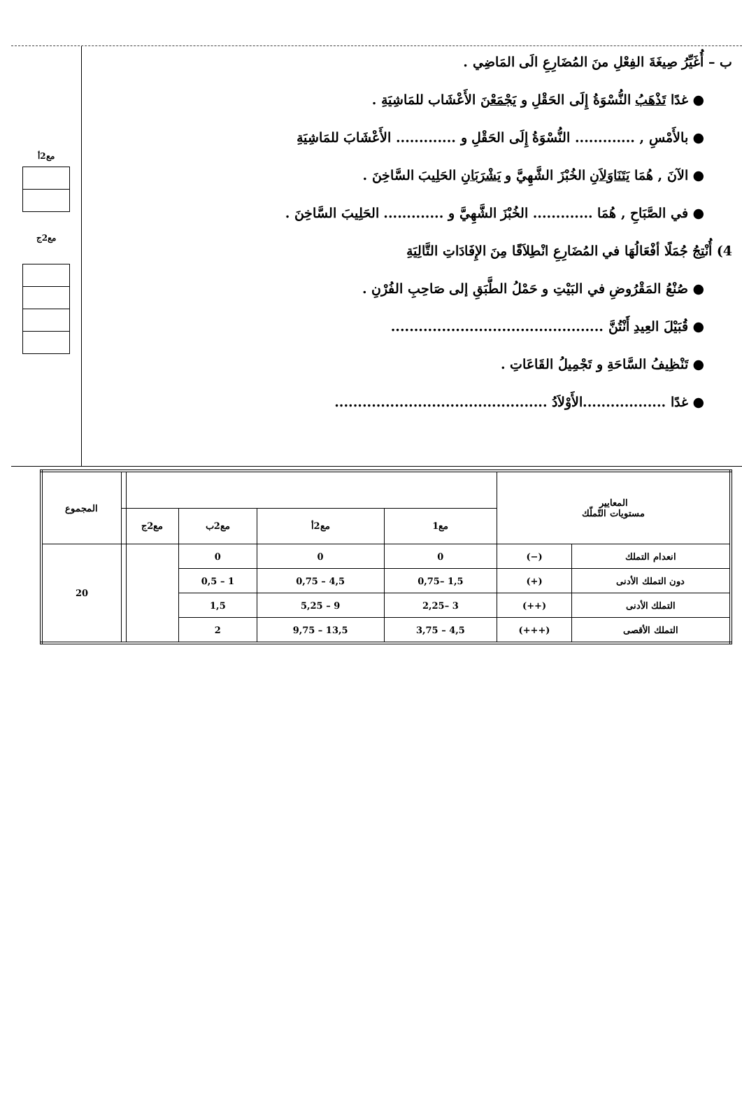ب – أُغَيِّرُ صِيغَةَ الفِعْلِ منَ المُضَارِعِ الَى المَاضِي .
● غدًا تَذْهَبُ النُّسْوَةُ إِلَى الحَقْلِ و يَجْمَعْنَ الأَعْشَاب للمَاشِيَةِ .
● بالأَمْسِ , ............. النُّسْوَةُ إِلَى الحَقْلِ و ............. الأَعْشَابَ للمَاشِيَةِ
● الآنَ , هُمَا يَتَنَاوَلاَنِ الخُبْزَ الشَّهِيَّ و يَشْرَبَانِ الحَلِيبَ السَّاخِنَ .
● في الصَّبَاحِ , هُمَا ............. الخُبْزَ الشَّهِيَّ و ............. الحَلِيبَ السَّاخِنَ .
4) أُنْتِجُ جُمَلًا أفْعَالُهَا في المُضَارِعِ انْطِلاَقًا مِنَ الإِفَادَاتِ التَّالِيَةِ
● صُنْعُ المَقْرُوضِ في البَيْتِ و حَمْلُ الطَّبَقِ إلى صَاحِبِ الفُرْنِ .
● قُبَيْلَ العِيدِ أَنْتُنَّ ..............................................
● تَنْظِيفُ السَّاحَةِ و تَجْمِيلُ القَاعَاتِ .
● غدًا ..................الأَوْلاَدُ ..............................................
مع2أ
مع2ج
| المعايير مستويات التّملّك | | | | | | | المجموع |
| | | مع1 | مع2أ | مع2ب | مع2ج | | |
| انعدام التملك | (−) | 0 | 0 | 0 | | | 20 |
| دون التملك الأدنى | (+) | 1,5 –0,75 | 4,5 – 0,75 | 1 – 0,5 | | | |
| التملك الأدنى | (++) | 3 –2,25 | 9 – 5,25 | 1,5 | | | |
| التملك الأقصى | (+++) | 4,5 – 3,75 | 13,5 – 9,75 | 2 | | | |